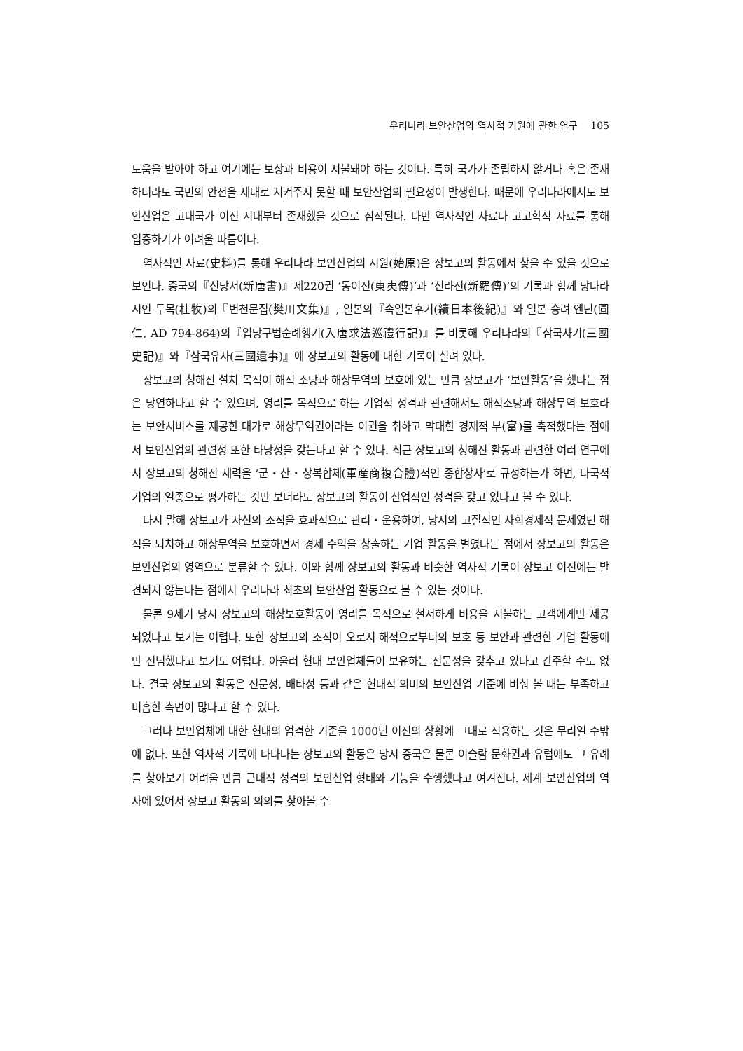우리나라 보안산업의 역사적 기원에 관한 연구 105
도움을 받아야 하고 여기에는 보상과 비용이 지불돼야 하는 것이다. 특히 국가가 존립하지 않거나 혹은 존재하더라도 국민의 안전을 제대로 지켜주지 못할 때 보안산업의 필요성이 발생한다. 때문에 우리나라에서도 보안산업은 고대국가 이전 시대부터 존재했을 것으로 짐작된다. 다만 역사적인 사료나 고고학적 자료를 통해 입증하기가 어려울 따름이다.
역사적인 사료(史料)를 통해 우리나라 보안산업의 시원(始原)은 장보고의 활동에서 찾을 수 있을 것으로 보인다. 중국의『신당서(新唐書)』제220권 ‘동이전(東夷傳)’과 ‘신라전(新羅傳)’의 기록과 함께 당나라 시인 두목(杜牧)의『번천문집(樊川文集)』, 일본의『속일본후기(續日本後紀)』와 일본 승려 엔닌(圓仁, AD 794-864)의『입당구법순례행기(入唐求法巡禮行記)』를 비롯해 우리나라의『삼국사기(三國史記)』와『삼국유사(三國遺事)』에 장보고의 활동에 대한 기록이 실려 있다.
장보고의 청해진 설치 목적이 해적 소탕과 해상무역의 보호에 있는 만큼 장보고가 ‘보안활동’을 했다는 점은 당연하다고 할 수 있으며, 영리를 목적으로 하는 기업적 성격과 관련해서도 해적소탕과 해상무역 보호라는 보안서비스를 제공한 대가로 해상무역권이라는 이권을 취하고 막대한 경제적 부(富)를 축적했다는 점에서 보안산업의 관련성 또한 타당성을 갖는다고 할 수 있다. 최근 장보고의 청해진 활동과 관련한 여러 연구에서 장보고의 청해진 세력을 ‘군・산・상복합체(軍産商複合體)적인 종합상사’로 규정하는가 하면, 다국적 기업의 일종으로 평가하는 것만 보더라도 장보고의 활동이 산업적인 성격을 갖고 있다고 볼 수 있다.
다시 말해 장보고가 자신의 조직을 효과적으로 관리・운용하여, 당시의 고질적인 사회경제적 문제였던 해적을 퇴치하고 해상무역을 보호하면서 경제 수익을 창출하는 기업 활동을 벌였다는 점에서 장보고의 활동은 보안산업의 영역으로 분류할 수 있다. 이와 함께 장보고의 활동과 비슷한 역사적 기록이 장보고 이전에는 발견되지 않는다는 점에서 우리나라 최초의 보안산업 활동으로 볼 수 있는 것이다.
물론 9세기 당시 장보고의 해상보호활동이 영리를 목적으로 철저하게 비용을 지불하는 고객에게만 제공되었다고 보기는 어렵다. 또한 장보고의 조직이 오로지 해적으로부터의 보호 등 보안과 관련한 기업 활동에만 전념했다고 보기도 어렵다. 아울러 현대 보안업체들이 보유하는 전문성을 갖추고 있다고 간주할 수도 없다. 결국 장보고의 활동은 전문성, 배타성 등과 같은 현대적 의미의 보안산업 기준에 비춰 볼 때는 부족하고 미흡한 측면이 많다고 할 수 있다.
그러나 보안업체에 대한 현대의 엄격한 기준을 1000년 이전의 상황에 그대로 적용하는 것은 무리일 수밖에 없다. 또한 역사적 기록에 나타나는 장보고의 활동은 당시 중국은 물론 이슬람 문화권과 유럽에도 그 유례를 찾아보기 어려울 만큼 근대적 성격의 보안산업 형태와 기능을 수행했다고 여겨진다. 세계 보안산업의 역사에 있어서 장보고 활동의 의의를 찾아볼 수